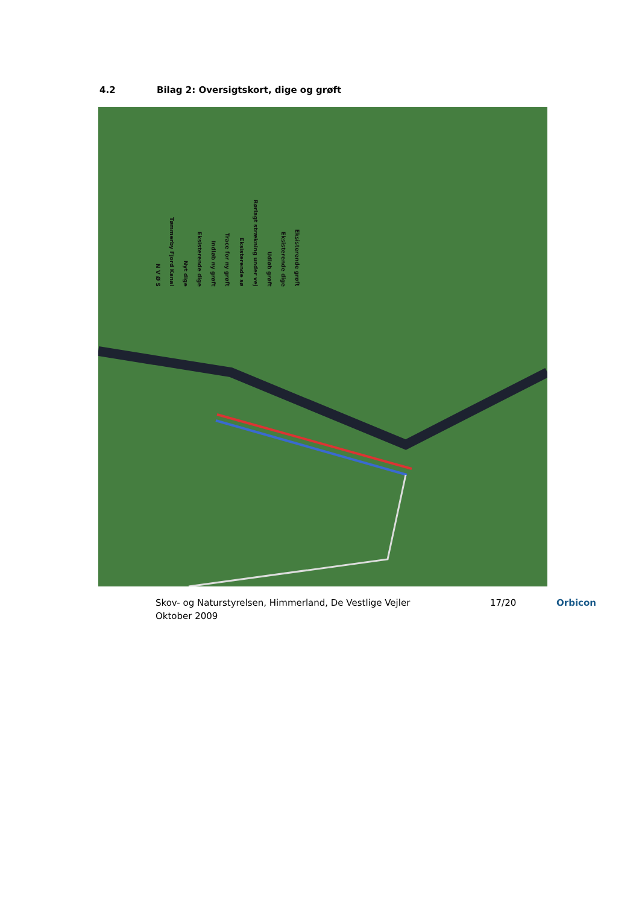4.2 Bilag 2: Oversigtskort, dige og grøft
N V Ø S Tømmerby Fjord Kanal Nyt dige Eksisterende dige Indløb ny grøft Trace for ny grøft Eksisterende sø Rørlagt strækning under vej Udløb grøft Eksisterende dige Eksisterende grøft
Skov- og Naturstyrelsen, Himmerland, De Vestlige Vejler
Oktober 2009
17/20 Orbicon